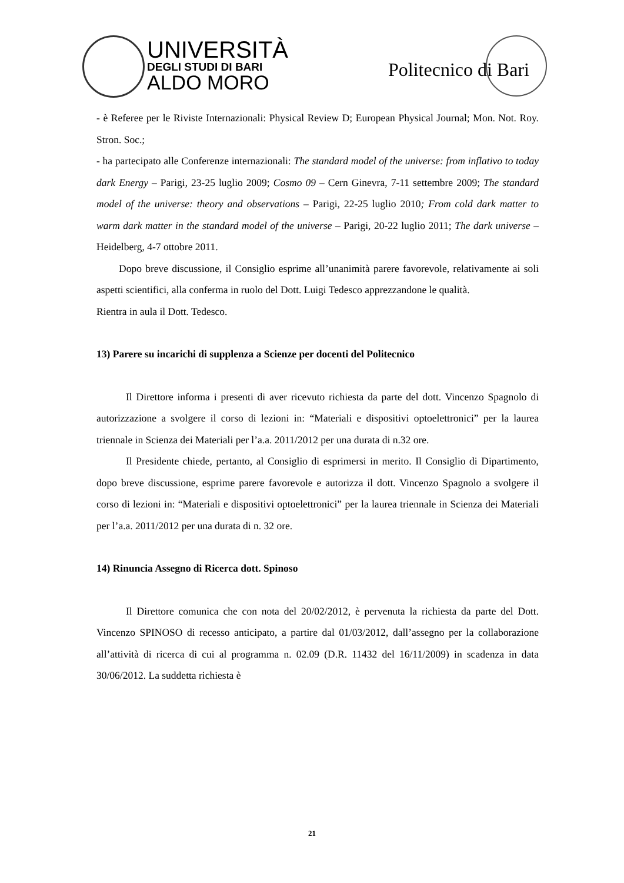UNIVERSITÀ
DEGLI STUDI DI BARI
ALDO MORO
Politecnico di Bari
- è Referee per le Riviste Internazionali: Physical Review D; European Physical Journal; Mon. Not. Roy. Stron. Soc.;
- ha partecipato alle Conferenze internazionali: The standard model of the universe: from inflativo to today dark Energy – Parigi, 23-25 luglio 2009; Cosmo 09 – Cern Ginevra, 7-11 settembre 2009; The standard model of the universe: theory and observations – Parigi, 22-25 luglio 2010; From cold dark matter to warm dark matter in the standard model of the universe – Parigi, 20-22 luglio 2011; The dark universe – Heidelberg, 4-7 ottobre 2011.
Dopo breve discussione, il Consiglio esprime all’unanimità parere favorevole, relativamente ai soli aspetti scientifici, alla conferma in ruolo del Dott. Luigi Tedesco apprezzandone le qualità.
Rientra in aula il Dott. Tedesco.
13) Parere su incarichi di supplenza a Scienze per docenti del Politecnico
Il Direttore informa i presenti di aver ricevuto richiesta da parte del dott. Vincenzo Spagnolo di autorizzazione a svolgere il corso di lezioni in: “Materiali e dispositivi optoelettronici” per la laurea triennale in Scienza dei Materiali per l’a.a. 2011/2012 per una durata di n.32 ore.
Il Presidente chiede, pertanto, al Consiglio di esprimersi in merito. Il Consiglio di Dipartimento, dopo breve discussione, esprime parere favorevole e autorizza il dott. Vincenzo Spagnolo a svolgere il corso di lezioni in: “Materiali e dispositivi optoelettronici” per la laurea triennale in Scienza dei Materiali per l’a.a. 2011/2012 per una durata di n. 32 ore.
14) Rinuncia Assegno di Ricerca dott. Spinoso
Il Direttore comunica che con nota del 20/02/2012, è pervenuta la richiesta da parte del Dott. Vincenzo SPINOSO di recesso anticipato, a partire dal 01/03/2012, dall’assegno per la collaborazione all’attività di ricerca di cui al programma n. 02.09 (D.R. 11432 del 16/11/2009) in scadenza in data 30/06/2012. La suddetta richiesta è
21